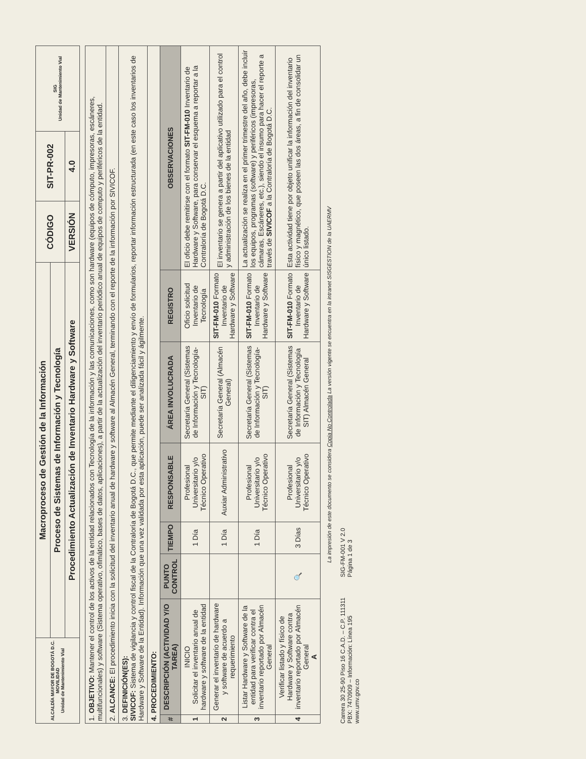| ALCALDÍA MAYOR DE BOGOTÁ D.C. MOVILIDAD Unidad de Mantenimiento Vial | Macroproceso de Gestión de la Información | CÓDIGO | SIT-PR-002 | SIG Unidad de Mantenimiento Vial |
| | Proceso de Sistemas de Información y Tecnología | | | |
| | Procedimiento Actualización de Inventario Hardware y Software | VERSIÓN | 4.0 | |
| 1. OBJETIVO: Mantener el control de los activos de la entidad relacionados con Tecnología de la información y las comunicaciones, como son hardware (equipos de cómputo, impresoras, escáneres, multifuncionales) y software (Sistema operativo, ofimático, bases de datos, aplicaciones), a partir de la actualización del inventario periódico anual de equipos de computo y periféricos de la entidad. | | | | | | | |
| 2. ALCANCE: El procedimiento inicia con la solicitud del inventario anual de hardware y software al Almacén General, terminando con el reporte de la información por SIVICOF. | | | | | | | |
| 3. DEFINICIÓN(ES): SIVICOF: Sistema de vigilancia y control fiscal de la Contraloría de Bogotá D.C., que permite mediante el diligenciamiento y envío de formularios, reportar información estructurada (en este caso los inventarios de Hardware y Software de la Entidad). Información que una vez validada por esta aplicación, puede ser analizada fácil y ágilmente. | | | | | | | |
| 4. PROCEDIMIENTO: | | | | | | | |
| # | DESCRIPCIÓN (ACTIVIDAD Y/O TAREA) | PUNTO CONTROL | TIEMPO | RESPONSABLE | ÁREA INVOLUCRADA | REGISTRO | OBSERVACIONES |
| 1 | INICIO Solicitar el inventario anual de hardware y software de la entidad | | 1 Día | Profesional Universitario y/o Técnico Operativo | Secretaría General (Sistemas de Información y Tecnología-SIT) | Oficio solicitud Inventario de Tecnología | El oficio debe remitirse con el formato SIT-FM-010 Inventario de Hardware y Software, para conservar el esquema a reportar a la Contraloría de Bogotá D.C. |
| 2 | Generar el inventario de hardware y software de acuerdo a requerimiento | | 1 Día | Auxiar Administrativo | Secretaría General (Almacén General) | SIT-FM-010 Formato Inventario de Hardware y Software | El inventario se genera a partir del aplicativo utilizado para el control y administración de los bienes de la entidad |
| 3 | Listar Hardware y Software de la entidad para verificar contra el inventario reportado por Almacén General | | 1 Día | Profesional Universitario y/o Técnico Operativo | Secretaría General (Sistemas de Información y Tecnología-SIT) | SIT-FM-010 Formato Inventario de Hardware y Software | La actualización se realiza en el primer trimestre del año, debe incluir los equipos, programas (software) y periféricos (impresoras, cámaras, Escáneres, etc.), siendo el insumo para hacer el reporte a través de SIVICOF a la Contraloría de Bogotá D.C. |
| 4 | Verificar listado y físico de Hardware y Software contra inventario reportado por Almacén General A | 🔍 | 3 Días | Profesional Universitario y/o Técnico Operativo | Secretaría General (Sistemas de Información y Tecnología SIT) Almacén General | SIT-FM-010 Formato Inventario de Hardware y Software | Esta actividad tiene por objeto unificar la información del inventario físico y magnético, que poseen las dos áreas, a fin de consolidar un único listado. |
La impresión de este documento se considera Copia No Controlada La versión vigente se encuentra en la intranet SISGESTION de la UAERMV
Carrera 30 25-90 Piso 16 C.A.D. – C.P. 111311
PBX: 7470909 – Información: Línea 195
www.umv.gov.co
SIG-FM-001 V 2.0
Página 1 de 3